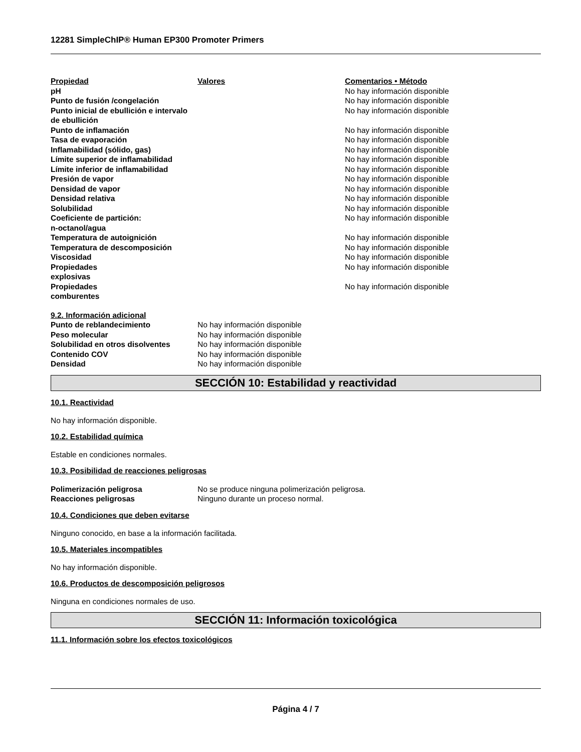12281 SimpleChIP® Human EP300 Promoter Primers
| Propiedad | Valores | Comentarios • Método |
| pH | | No hay información disponible |
| Punto de fusión /congelación | | No hay información disponible |
| Punto inicial de ebullición e intervalo de ebullición | | No hay información disponible |
| Punto de inflamación | | No hay información disponible |
| Tasa de evaporación | | No hay información disponible |
| Inflamabilidad (sólido, gas) | | No hay información disponible |
| Límite superior de inflamabilidad | | No hay información disponible |
| Límite inferior de inflamabilidad | | No hay información disponible |
| Presión de vapor | | No hay información disponible |
| Densidad de vapor | | No hay información disponible |
| Densidad relativa | | No hay información disponible |
| Solubilidad | | No hay información disponible |
| Coeficiente de partición: n-octanol/agua | | No hay información disponible |
| Temperatura de autoignición | | No hay información disponible |
| Temperatura de descomposición | | No hay información disponible |
| Viscosidad | | No hay información disponible |
| Propiedades explosivas | | No hay información disponible |
| Propiedades comburentes | | No hay información disponible |
| 9.2. Información adicional | |
| Punto de reblandecimiento | No hay información disponible |
| Peso molecular | No hay información disponible |
| Solubilidad en otros disolventes | No hay información disponible |
| Contenido COV | No hay información disponible |
| Densidad | No hay información disponible |
SECCIÓN 10: Estabilidad y reactividad
10.1. Reactividad
No hay información disponible.
10.2. Estabilidad química
Estable en condiciones normales.
10.3. Posibilidad de reacciones peligrosas
| Polimerización peligrosa | No se produce ninguna polimerización peligrosa. |
| Reacciones peligrosas | Ninguno durante un proceso normal. |
10.4. Condiciones que deben evitarse
Ninguno conocido, en base a la información facilitada.
10.5. Materiales incompatibles
No hay información disponible.
10.6. Productos de descomposición peligrosos
Ninguna en condiciones normales de uso.
SECCIÓN 11: Información toxicológica
11.1. Información sobre los efectos toxicológicos
Página 4 / 7